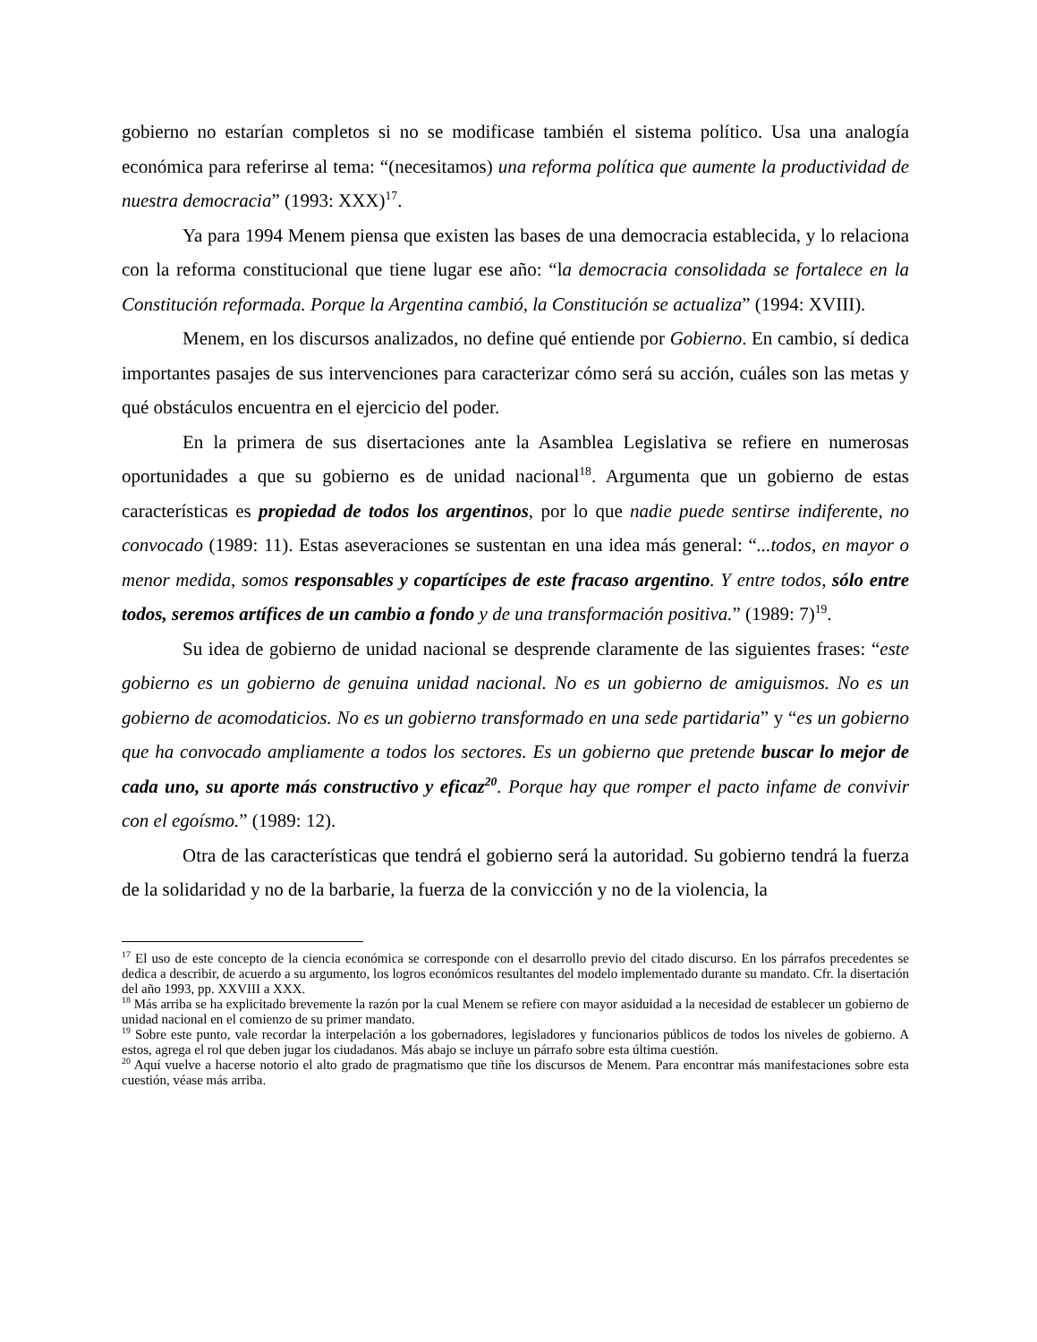gobierno no estarían completos si no se modificase también el sistema político. Usa una analogía económica para referirse al tema: “(necesitamos) una reforma política que aumente la productividad de nuestra democracia” (1993: XXX)<sup>17</sup>.
Ya para 1994 Menem piensa que existen las bases de una democracia establecida, y lo relaciona con la reforma constitucional que tiene lugar ese año: “la democracia consolidada se fortalece en la Constitución reformada. Porque la Argentina cambió, la Constitución se actualiza” (1994: XVIII).
Menem, en los discursos analizados, no define qué entiende por Gobierno. En cambio, sí dedica importantes pasajes de sus intervenciones para caracterizar cómo será su acción, cuáles son las metas y qué obstáculos encuentra en el ejercicio del poder.
En la primera de sus disertaciones ante la Asamblea Legislativa se refiere en numerosas oportunidades a que su gobierno es de unidad nacional<sup>18</sup>. Argumenta que un gobierno de estas características es propiedad de todos los argentinos, por lo que nadie puede sentirse indiferente, no convocado (1989: 11). Estas aseveraciones se sustentan en una idea más general: “...todos, en mayor o menor medida, somos responsables y copartícipes de este fracaso argentino. Y entre todos, sólo entre todos, seremos artífices de un cambio a fondo y de una transformación positiva.” (1989: 7)<sup>19</sup>.
Su idea de gobierno de unidad nacional se desprende claramente de las siguientes frases: “este gobierno es un gobierno de genuina unidad nacional. No es un gobierno de amiguismos. No es un gobierno de acomodaticios. No es un gobierno transformado en una sede partidaria” y “es un gobierno que ha convocado ampliamente a todos los sectores. Es un gobierno que pretende buscar lo mejor de cada uno, su aporte más constructivo y eficaz<sup>20</sup>. Porque hay que romper el pacto infame de convivir con el egoísmo.” (1989: 12).
Otra de las características que tendrá el gobierno será la autoridad. Su gobierno tendrá la fuerza de la solidaridad y no de la barbarie, la fuerza de la convicción y no de la violencia, la
<sup>17</sup> El uso de este concepto de la ciencia económica se corresponde con el desarrollo previo del citado discurso. En los párrafos precedentes se dedica a describir, de acuerdo a su argumento, los logros económicos resultantes del modelo implementado durante su mandato. Cfr. la disertación del año 1993, pp. XXVIII a XXX.
<sup>18</sup> Más arriba se ha explicitado brevemente la razón por la cual Menem se refiere con mayor asiduidad a la necesidad de establecer un gobierno de unidad nacional en el comienzo de su primer mandato.
<sup>19</sup> Sobre este punto, vale recordar la interpelación a los gobernadores, legisladores y funcionarios públicos de todos los niveles de gobierno. A estos, agrega el rol que deben jugar los ciudadanos. Más abajo se incluye un párrafo sobre esta última cuestión.
<sup>20</sup> Aquí vuelve a hacerse notorio el alto grado de pragmatismo que tiñe los discursos de Menem. Para encontrar más manifestaciones sobre esta cuestión, véase más arriba.